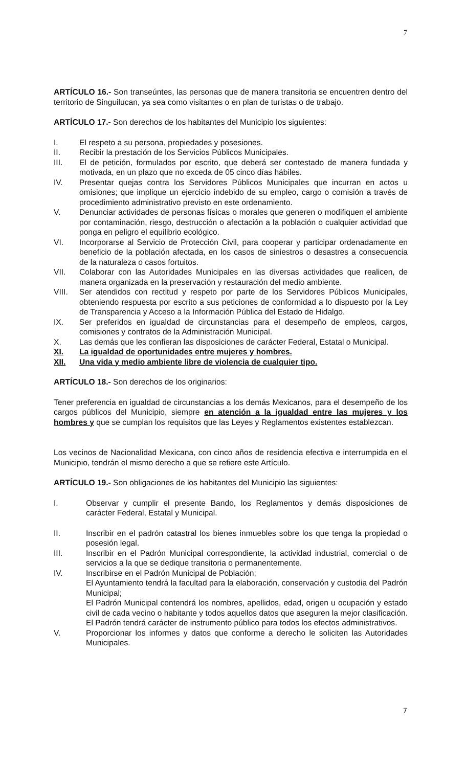7
ARTÍCULO 16.- Son transeúntes, las personas que de manera transitoria se encuentren dentro del territorio de Singuilucan, ya sea como visitantes o en plan de turistas o de trabajo.
ARTÍCULO 17.- Son derechos de los habitantes del Municipio los siguientes:
I. El respeto a su persona, propiedades y posesiones.
II. Recibir la prestación de los Servicios Públicos Municipales.
III. El de petición, formulados por escrito, que deberá ser contestado de manera fundada y motivada, en un plazo que no exceda de 05 cinco días hábiles.
IV. Presentar quejas contra los Servidores Públicos Municipales que incurran en actos u omisiones; que implique un ejercicio indebido de su empleo, cargo o comisión a través de procedimiento administrativo previsto en este ordenamiento.
V. Denunciar actividades de personas físicas o morales que generen o modifiquen el ambiente por contaminación, riesgo, destrucción o afectación a la población o cualquier actividad que ponga en peligro el equilibrio ecológico.
VI. Incorporarse al Servicio de Protección Civil, para cooperar y participar ordenadamente en beneficio de la población afectada, en los casos de siniestros o desastres a consecuencia de la naturaleza o casos fortuitos.
VII. Colaborar con las Autoridades Municipales en las diversas actividades que realicen, de manera organizada en la preservación y restauración del medio ambiente.
VIII. Ser atendidos con rectitud y respeto por parte de los Servidores Públicos Municipales, obteniendo respuesta por escrito a sus peticiones de conformidad a lo dispuesto por la Ley de Transparencia y Acceso a la Información Pública del Estado de Hidalgo.
IX. Ser preferidos en igualdad de circunstancias para el desempeño de empleos, cargos, comisiones y contratos de la Administración Municipal.
X. Las demás que les confieran las disposiciones de carácter Federal, Estatal o Municipal.
XI. La igualdad de oportunidades entre mujeres y hombres.
XII. Una vida y medio ambiente libre de violencia de cualquier tipo.
ARTÍCULO 18.- Son derechos de los originarios:
Tener preferencia en igualdad de circunstancias a los demás Mexicanos, para el desempeño de los cargos públicos del Municipio, siempre en atención a la igualdad entre las mujeres y los hombres y que se cumplan los requisitos que las Leyes y Reglamentos existentes establezcan.
Los vecinos de Nacionalidad Mexicana, con cinco años de residencia efectiva e interrumpida en el Municipio, tendrán el mismo derecho a que se refiere este Artículo.
ARTÍCULO 19.- Son obligaciones de los habitantes del Municipio las siguientes:
I. Observar y cumplir el presente Bando, los Reglamentos y demás disposiciones de carácter Federal, Estatal y Municipal.
II. Inscribir en el padrón catastral los bienes inmuebles sobre los que tenga la propiedad o posesión legal.
III. Inscribir en el Padrón Municipal correspondiente, la actividad industrial, comercial o de servicios a la que se dedique transitoria o permanentemente.
IV. Inscribirse en el Padrón Municipal de Población;
El Ayuntamiento tendrá la facultad para la elaboración, conservación y custodia del Padrón Municipal;
El Padrón Municipal contendrá los nombres, apellidos, edad, origen u ocupación y estado civil de cada vecino o habitante y todos aquellos datos que aseguren la mejor clasificación. El Padrón tendrá carácter de instrumento público para todos los efectos administrativos.
V. Proporcionar los informes y datos que conforme a derecho le soliciten las Autoridades Municipales.
7